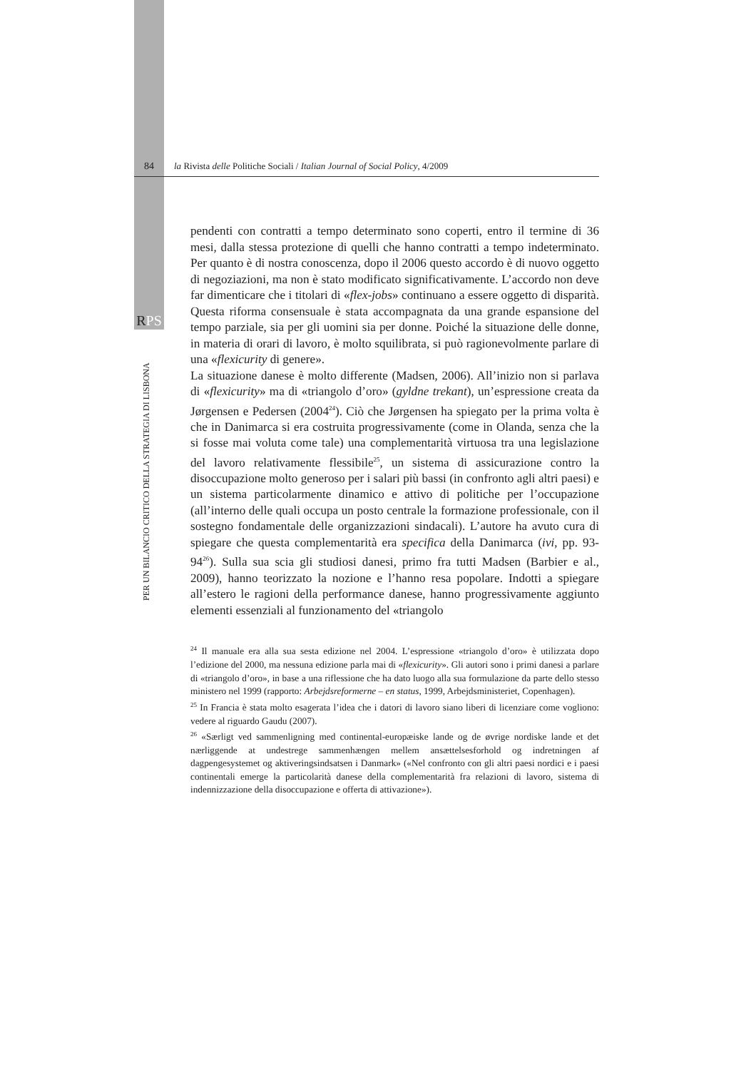84 la Rivista delle Politiche Sociali / Italian Journal of Social Policy, 4/2009
RPS
PER UN BILANCIO CRITICO DELLA STRATEGIA DI LISBONA
pendenti con contratti a tempo determinato sono coperti, entro il termine di 36 mesi, dalla stessa protezione di quelli che hanno contratti a tempo indeterminato. Per quanto è di nostra conoscenza, dopo il 2006 questo accordo è di nuovo oggetto di negoziazioni, ma non è stato modificato significativamente. L’accordo non deve far dimenticare che i titolari di «flex-jobs» continuano a essere oggetto di disparità. Questa riforma consensuale è stata accompagnata da una grande espansione del tempo parziale, sia per gli uomini sia per donne. Poiché la situazione delle donne, in materia di orari di lavoro, è molto squilibrata, si può ragionevolmente parlare di una «flexicurity di genere».
La situazione danese è molto differente (Madsen, 2006). All’inizio non si parlava di «flexicurity» ma di «triangolo d’oro» (gyldne trekant), un’espressione creata da Jørgensen e Pedersen (2004<sup>24</sup>). Ciò che Jørgensen ha spiegato per la prima volta è che in Danimarca si era costruita progressivamente (come in Olanda, senza che la si fosse mai voluta come tale) una complementarità virtuosa tra una legislazione del lavoro relativamente flessibile<sup>25</sup>, un sistema di assicurazione contro la disoccupazione molto generoso per i salari più bassi (in confronto agli altri paesi) e un sistema particolarmente dinamico e attivo di politiche per l’occupazione (all’interno delle quali occupa un posto centrale la formazione professionale, con il sostegno fondamentale delle organizzazioni sindacali). L’autore ha avuto cura di spiegare che questa complementarità era specifica della Danimarca (ivi, pp. 93-94<sup>26</sup>). Sulla sua scia gli studiosi danesi, primo fra tutti Madsen (Barbier e al., 2009), hanno teorizzato la nozione e l’hanno resa popolare. Indotti a spiegare all’estero le ragioni della performance danese, hanno progressivamente aggiunto elementi essenziali al funzionamento del «triangolo
<sup>24</sup> Il manuale era alla sua sesta edizione nel 2004. L’espressione «triangolo d’oro» è utilizzata dopo l’edizione del 2000, ma nessuna edizione parla mai di «flexicurity». Gli autori sono i primi danesi a parlare di «triangolo d’oro», in base a una riflessione che ha dato luogo alla sua formulazione da parte dello stesso ministero nel 1999 (rapporto: Arbejdsreformerne – en status, 1999, Arbejdsministeriet, Copenhagen).
<sup>25</sup> In Francia è stata molto esagerata l’idea che i datori di lavoro siano liberi di licenziare come vogliono: vedere al riguardo Gaudu (2007).
<sup>26</sup> «Særligt ved sammenligning med continental-europæiske lande og de øvrige nordiske lande et det nærliggende at undestrege sammenhængen mellem ansættelsesforhold og indretningen af dagpengesystemet og aktiveringsindsatsen i Danmark» («Nel confronto con gli altri paesi nordici e i paesi continentali emerge la particolarità danese della complementarità fra relazioni di lavoro, sistema di indennizzazione della disoccupazione e offerta di attivazione»).